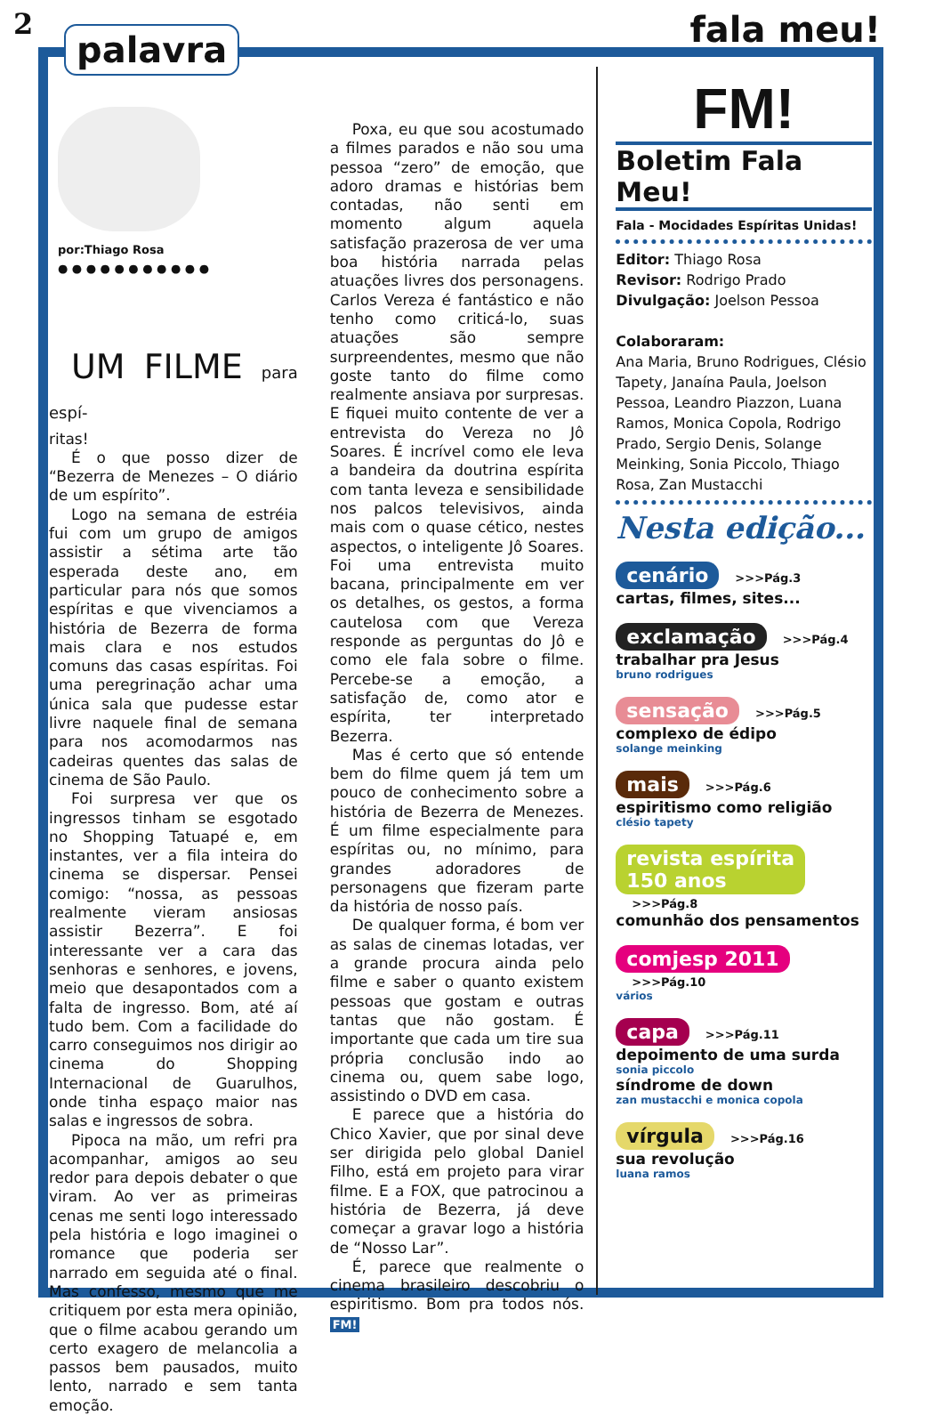2
palavra
fala meu!
por:Thiago Rosa
● ● ● ● ● ● ● ● ● ● ●
UM FILME para espí-
ritas!
É o que posso dizer de “Bezerra de Menezes – O diário de um espírito”.
Logo na semana de estréia fui com um grupo de amigos assistir a sétima arte tão esperada deste ano, em particular para nós que somos espíritas e que vivenciamos a história de Bezerra de forma mais clara e nos estudos comuns das casas espíritas. Foi uma peregrinação achar uma única sala que pudesse estar livre naquele final de semana para nos acomodarmos nas cadeiras quentes das salas de cinema de São Paulo.
Foi surpresa ver que os ingressos tinham se esgotado no Shopping Tatuapé e, em instantes, ver a fila inteira do cinema se dispersar. Pensei comigo: “nossa, as pessoas realmente vieram ansiosas assistir Bezerra”. E foi interessante ver a cara das senhoras e senhores, e jovens, meio que desapontados com a falta de ingresso. Bom, até aí tudo bem. Com a facilidade do carro conseguimos nos dirigir ao cinema do Shopping Internacional de Guarulhos, onde tinha espaço maior nas salas e ingressos de sobra.
Pipoca na mão, um refri pra acompanhar, amigos ao seu redor para depois debater o que viram. Ao ver as primeiras cenas me senti logo interessado pela história e logo imaginei o romance que poderia ser narrado em seguida até o final. Mas confesso, mesmo que me critiquem por esta mera opinião, que o filme acabou gerando um certo exagero de melancolia a passos bem pausados, muito lento, narrado e sem tanta emoção.
Poxa, eu que sou acostumado a filmes parados e não sou uma pessoa “zero” de emoção, que adoro dramas e histórias bem contadas, não senti em momento algum aquela satisfação prazerosa de ver uma boa história narrada pelas atuações livres dos personagens. Carlos Vereza é fantástico e não tenho como criticá-lo, suas atuações são sempre surpreendentes, mesmo que não goste tanto do filme como realmente ansiava por surpresas. E fiquei muito contente de ver a entrevista do Vereza no Jô Soares. É incrível como ele leva a bandeira da doutrina espírita com tanta leveza e sensibilidade nos palcos televisivos, ainda mais com o quase cético, nestes aspectos, o inteligente Jô Soares. Foi uma entrevista muito bacana, principalmente em ver os detalhes, os gestos, a forma cautelosa com que Vereza responde as perguntas do Jô e como ele fala sobre o filme. Percebe-se a emoção, a satisfação de, como ator e espírita, ter interpretado Bezerra.
Mas é certo que só entende bem do filme quem já tem um pouco de conhecimento sobre a história de Bezerra de Menezes. É um filme especialmente para espíritas ou, no mínimo, para grandes adoradores de personagens que fizeram parte da história de nosso país.
De qualquer forma, é bom ver as salas de cinemas lotadas, ver a grande procura ainda pelo filme e saber o quanto existem pessoas que gostam e outras tantas que não gostam. É importante que cada um tire sua própria conclusão indo ao cinema ou, quem sabe logo, assistindo o DVD em casa.
E parece que a história do Chico Xavier, que por sinal deve ser dirigida pelo global Daniel Filho, está em projeto para virar filme. E a FOX, que patrocinou a história de Bezerra, já deve começar a gravar logo a história de “Nosso Lar”.
É, parece que realmente o cinema brasileiro descobriu o espiritismo. Bom pra todos nós. FM!
FM!
Boletim Fala Meu!
Fala - Mocidades Espíritas Unidas!
Editor: Thiago Rosa
Revisor: Rodrigo Prado
Divulgação: Joelson Pessoa
Colaboraram:
Ana Maria, Bruno Rodrigues, Clésio Tapety, Janaína Paula, Joelson Pessoa, Leandro Piazzon, Luana Ramos, Monica Copola, Rodrigo Prado, Sergio Denis, Solange Meinking, Sonia Piccolo, Thiago Rosa, Zan Mustacchi
Nesta edição...
cenário >>>Pág.3
cartas, filmes, sites...
exclamação >>>Pág.4
trabalhar pra Jesus
bruno rodrigues
sensação >>>Pág.5
complexo de édipo
solange meinking
mais >>>Pág.6
espiritismo como religião
clésio tapety
revista espírita
150 anos >>>Pág.8
comunhão dos pensamentos
comjesp 2011 >>>Pág.10
vários
capa >>>Pág.11
depoimento de uma surda
sonia piccolo
síndrome de down
zan mustacchi e monica copola
vírgula >>>Pág.16
sua revolução
luana ramos